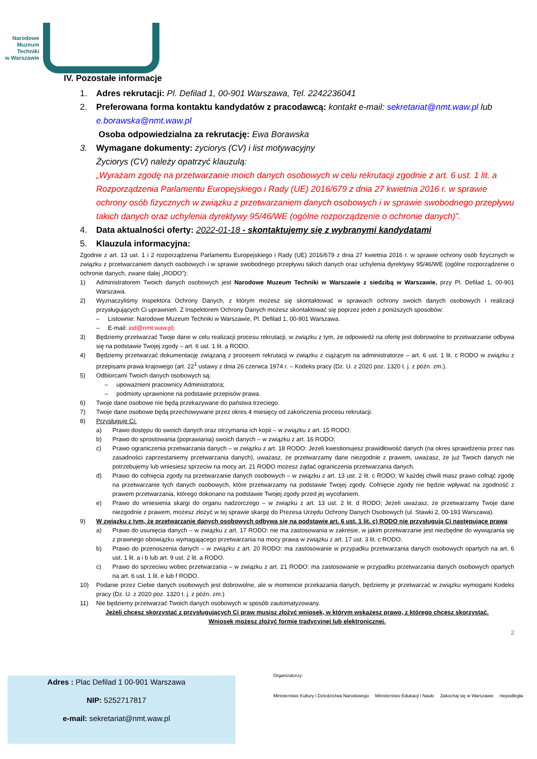Narodowe
Muzeum
Techniki
w Warszawie
IV. Pozostałe informacje
1. Adres rekrutacji: Pl. Defilad 1, 00-901 Warszawa, Tel. 2242236041
2. Preferowana forma kontaktu kandydatów z pracodawcą: kontakt e-mail: sekretariat@nmt.waw.pl lub e.borawska@nmt.waw.pl
Osoba odpowiedzialna za rekrutację: Ewa Borawska
3. Wymagane dokumenty: życiorys (CV) i list motywacyjny
Życiorys (CV) należy opatrzyć klauzulą:
„Wyrażam zgodę na przetwarzanie moich danych osobowych w celu rekrutacji zgodnie z art. 6 ust. 1 lit. a Rozporządzenia Parlamentu Europejskiego i Rady (UE) 2016/679 z dnia 27 kwietnia 2016 r. w sprawie ochrony osób fizycznych w związku z przetwarzaniem danych osobowych i w sprawie swobodnego przepływu takich danych oraz uchylenia dyrektywy 95/46/WE (ogólne rozporządzenie o ochronie danych)”.
4. Data aktualności oferty: 2022-01-18 - skontaktujemy się z wybranymi kandydatami
5. Klauzula informacyjna:
Zgodnie z art. 13 ust. 1 i 2 rozporządzenia Parlamentu Europejskiego i Rady (UE) 2016/679 z dnia 27 kwietnia 2016 r. w sprawie ochrony osób fizycznych w związku z przetwarzaniem danych osobowych i w sprawie swobodnego przepływu takich danych oraz uchylenia dyrektywy 95/46/WE (ogólne rozporządzenie o ochronie danych, zwane dalej „RODO”):
1) Administratorem Twoich danych osobowych jest Narodowe Muzeum Techniki w Warszawie z siedzibą w Warszawie, przy Pl. Defilad 1, 00-901 Warszawa.
2) Wyznaczyliśmy Inspektora Ochrony Danych, z którym możesz się skontaktować w sprawach ochrony swoich danych osobowych i realizacji przysługujących Ci uprawnień. Z Inspektorem Ochrony Danych możesz skontaktować się poprzez jeden z poniższych sposobów:
– Listownie: Narodowe Muzeum Techniki w Warszawie, Pl. Defilad 1, 00-901 Warszawa.
– E-mail: iod@nmt.waw.pl;
3) Będziemy przetwarzać Twoje dane w celu realizacji procesu rekrutacji, w związku z tym, że odpowiedź na ofertę jest dobrowolne to przetwarzanie odbywa się na podstawie Twojej zgody – art. 6 ust. 1 lit. a RODO.
4) Będziemy przetwarzać dokumentację związaną z procesem rekrutacji w związku z ciążącym na administratorze – art. 6 ust. 1 lit. c RODO w związku z przepisami prawa krajowego (art. 22<sup>1</sup> ustawy z dnia 26 czerwca 1974 r. – Kodeks pracy (Dz. U. z 2020 poz. 1320 t. j. z późn. zm.).
5) Odbiorcami Twoich danych osobowych są:
– upoważnieni pracownicy Administratora;
– podmioty uprawnione na podstawie przepisów prawa.
6) Twoje dane osobowe nie będą przekazywane do państwa trzeciego.
7) Twoje dane osobowe będą przechowywane przez okres 4 miesięcy od zakończenia procesu rekrutacji.
8) Przysługuje Ci:
a) Prawo dostępu do swoich danych oraz otrzymania ich kopii – w związku z art. 15 RODO;
b) Prawo do sprostowania (poprawiania) swoich danych – w związku z art. 16 RODO;
c) Prawo ograniczenia przetwarzania danych – w związku z art. 18 RODO: Jeżeli kwestionujesz prawidłowość danych (na okres sprawdzenia przez nas zasadności zaprzestaniemy przetwarzania danych), uważasz, że przetwarzamy dane niezgodnie z prawem, uważasz, że już Twoich danych nie potrzebujemy lub wniesiesz sprzeciw na mocy art. 21 RODO możesz żądać ograniczenia przetwarzania danych.
d) Prawo do cofnięcia zgody na przetwarzanie danych osobowych – w związku z art. 13 ust. 2 lit. c RODO; W każdej chwili masz prawo cofnąć zgodę na przetwarzanie tych danych osobowych, które przetwarzamy na podstawie Twojej zgody. Cofnięcie zgody nie będzie wpływać na zgodność z prawem przetwarzania, którego dokonano na podstawie Twojej zgody przed jej wycofaniem.
e) Prawo do wniesienia skargi do organu nadzorczego – w związku z art. 13 ust. 2 lit. d RODO; Jeżeli uważasz, że przetwarzamy Twoje dane niezgodnie z prawem, możesz złożyć w tej sprawie skargę do Prezesa Urzędu Ochrony Danych Osobowych (ul. Stawki 2, 00-193 Warszawa).
9) W związku z tym, że przetwarzanie danych osobowych odbywa się na podstawie art. 6 ust. 1 lit. c) RODO nie przysługują Ci następujące prawa:
a) Prawo do usunięcia danych – w związku z art. 17 RODO: nie ma zastosowania w zakresie, w jakim przetwarzanie jest niezbędne do wywiązania się z prawnego obowiązku wymagającego przetwarzania na mocy prawa w związku z art. 17 ust. 3 lit. c RODO.
b) Prawo do przenoszenia danych – w związku z art. 20 RODO: ma zastosowanie w przypadku przetwarzania danych osobowych opartych na art. 6 ust. 1 lit. a i b lub art. 9 ust. 2 lit. a RODO.
c) Prawo do sprzeciwu wobec przetwarzania – w związku z art. 21 RODO: ma zastosowanie w przypadku przetwarzania danych osobowych opartych na art. 6 ust. 1 lit. e lub f RODO.
10) Podanie przez Ciebie danych osobowych jest dobrowolne, ale w momencie przekazania danych, będziemy je przetwarzać w związku wymogami Kodeks pracy (Dz. U. z 2020 poz. 1320 t. j. z późn. zm.)
11) Nie będziemy przetwarzać Twoich danych osobowych w sposób zautomatyzowany.
Jeżeli chcesz skorzystać z przysługujących Ci praw musisz złożyć wniosek, w którym wskażesz prawo, z którego chcesz skorzystać.
Wniosek możesz złożyć formie tradycyjnej lub elektronicznej.
2
Adres : Plac Defilad 1 00-901 Warszawa
NIP: 5252717817
e-mail: sekretariat@nmt.waw.pl
Organizatorzy:
Ministerstwo Kultury i Dziedzictwa Narodowego Ministerstwo Edukacji i Nauki Zakochaj się w Warszawie niepodległa